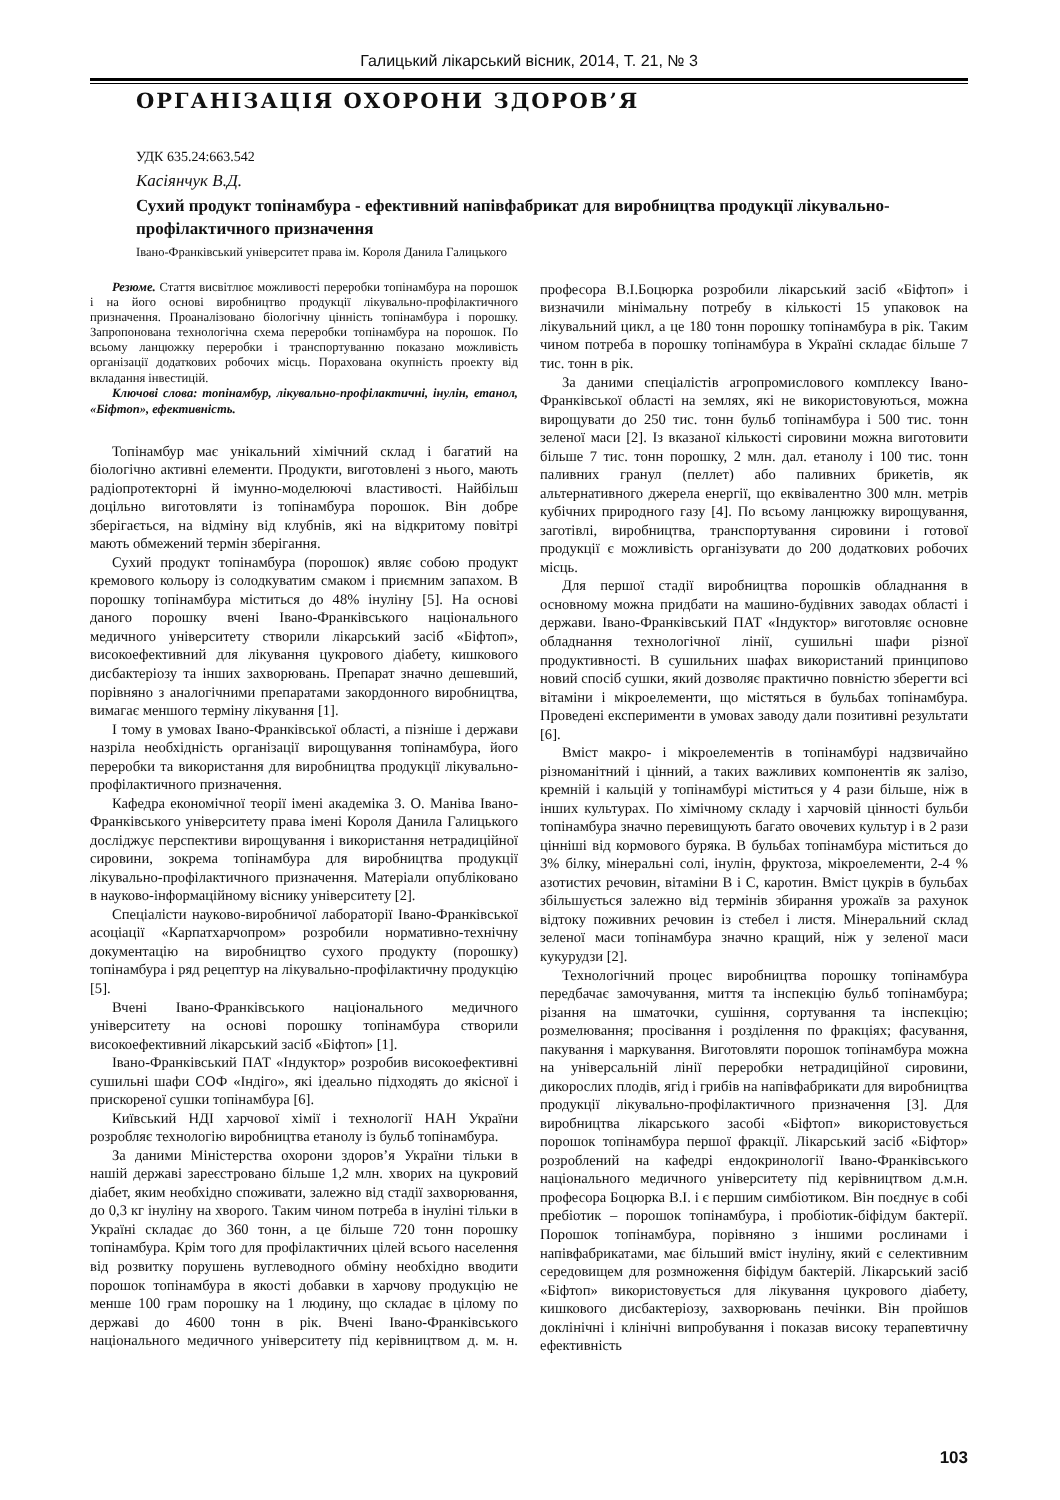Галицький лікарський вісник, 2014, Т. 21, № 3
ОРГАНІЗАЦІЯ ОХОРОНИ ЗДОРОВ’Я
УДК 635.24:663.542
Касіянчук В.Д.
Сухий продукт топінамбура - ефективний напівфабрикат для виробництва продукції лікувально-профілактичного призначення
Івано-Франківський університет права ім. Короля Данила Галицького
Резюме. Стаття висвітлює можливості переробки топінамбура на порошок і на його основі виробництво продукції лікувально-профілактичного призначення. Проаналізовано біологічну цінність топінамбура і порошку. Запропонована технологічна схема переробки топінамбура на порошок. По всьому ланцюжку переробки і транспортуванню показано можливість організації додаткових робочих місць. Порахована окупність проекту від вкладання інвестицій.
Ключові слова: топінамбур, лікувально-профілактичні, інулін, етанол, «Біфтоп», ефективність.
Топінамбур має унікальний хімічний склад і багатий на біологічно активні елементи. Продукти, виготовлені з нього, мають радіопротекторні й імунно-моделюючі властивості. Найбільш доцільно виготовляти із топінамбура порошок. Він добре зберігається, на відміну від клубнів, які на відкритому повітрі мають обмежений термін зберігання.
Сухий продукт топінамбура (порошок) являє собою продукт кремового кольору із солодкуватим смаком і приємним запахом. В порошку топінамбура міститься до 48% інуліну [5]. На основі даного порошку вчені Івано-Франківського національного медичного університету створили лікарський засіб «Біфтоп», високоефективний для лікування цукрового діабету, кишкового дисбактеріозу та інших захворювань. Препарат значно дешевший, порівняно з аналогічними препаратами закордонного виробництва, вимагає меншого терміну лікування [1].
І тому в умовах Івано-Франківської області, а пізніше і держави назріла необхідність організації вирощування топінамбура, його переробки та використання для виробництва продукції лікувально-профілактичного призначення.
Кафедра економічної теорії імені академіка З. О. Маніва Івано-Франківського університету права імені Короля Данила Галицького досліджує перспективи вирощування і використання нетрадиційної сировини, зокрема топінамбура для виробництва продукції лікувально-профілактичного призначення. Матеріали опубліковано в науково-інформаційному віснику університету [2].
Спеціалісти науково-виробничої лабораторії Івано-Франківської асоціації «Карпатхарчопром» розробили нормативно-технічну документацію на виробництво сухого продукту (порошку) топінамбура і ряд рецептур на лікувально-профілактичну продукцію [5].
Вчені Івано-Франківського національного медичного університету на основі порошку топінамбура створили високоефективний лікарський засіб «Біфтоп» [1].
Івано-Франківський ПАТ «Індуктор» розробив високоефективні сушильні шафи СОФ «Індіго», які ідеально підходять до якісної і прискореної сушки топінамбура [6].
Київський НДІ харчової хімії і технології НАН України розробляє технологію виробництва етанолу із бульб топінамбура.
За даними Міністерства охорони здоров’я України тільки в нашій державі зареєстровано більше 1,2 млн. хворих на цукровий діабет, яким необхідно споживати, залежно від стадії захворювання, до 0,3 кг інуліну на хворого. Таким чином потреба в інуліні тільки в Україні складає до 360 тонн, а це більше 720 тонн порошку топінамбура. Крім того для профілактичних цілей всього населення від розвитку порушень вуглеводного обміну необхідно вводити порошок топінамбура в якості добавки в харчову продукцію не менше 100 грам порошку на 1 людину, що складає в цілому по державі до 4600 тонн в рік. Вчені Івано-Франківського національного медичного університету під керівництвом д. м. н. професора В.І.Боцюрка розробили лікарський засіб «Біфтоп» і визначили мінімальну потребу в кількості 15 упаковок на лікувальний цикл, а це 180 тонн порошку топінамбура в рік. Таким чином потреба в порошку топінамбура в Україні складає більше 7 тис. тонн в рік.
За даними спеціалістів агропромислового комплексу Івано-Франківської області на землях, які не використовуються, можна вирощувати до 250 тис. тонн бульб топінамбура і 500 тис. тонн зеленої маси [2]. Із вказаної кількості сировини можна виготовити більше 7 тис. тонн порошку, 2 млн. дал. етанолу і 100 тис. тонн паливних гранул (пеллет) або паливних брикетів, як альтернативного джерела енергії, що еквівалентно 300 млн. метрів кубічних природного газу [4]. По всьому ланцюжку вирощування, заготівлі, виробництва, транспортування сировини і готової продукції є можливість організувати до 200 додаткових робочих місць.
Для першої стадії виробництва порошків обладнання в основному можна придбати на машино-будівних заводах області і держави. Івано-Франківський ПАТ «Індуктор» виготовляє основне обладнання технологічної лінії, сушильні шафи різної продуктивності. В сушильних шафах використаний принципово новий спосіб сушки, який дозволяє практично повністю зберегти всі вітаміни і мікроелементи, що містяться в бульбах топінамбура. Проведені експерименти в умовах заводу дали позитивні результати [6].
Вміст макро- і мікроелементів в топінамбурі надзвичайно різноманітний і цінний, а таких важливих компонентів як залізо, кремній і кальцій у топінамбурі міститься у 4 рази більше, ніж в інших культурах. По хімічному складу і харчовій цінності бульби топінамбура значно перевищують багато овочевих культур і в 2 рази цінніші від кормового буряка. В бульбах топінамбура міститься до 3% білку, мінеральні солі, інулін, фруктоза, мікроелементи, 2-4 % азотистих речовин, вітаміни В і С, каротин. Вміст цукрів в бульбах збільшується залежно від термінів збирання урожаїв за рахунок відтоку поживних речовин із стебел і листя. Мінеральний склад зеленої маси топінамбура значно кращий, ніж у зеленої маси кукурудзи [2].
Технологічний процес виробництва порошку топінамбура передбачає замочування, миття та інспекцію бульб топінамбура; різання на шматочки, сушіння, сортування та інспекцію; розмелювання; просівання і розділення по фракціях; фасування, пакування і маркування. Виготовляти порошок топінамбура можна на універсальній лінії переробки нетрадиційної сировини, дикорослих плодів, ягід і грибів на напівфабрикати для виробництва продукції лікувально-профілактичного призначення [3]. Для виробництва лікарського засобі «Біфтоп» використовується порошок топінамбура першої фракції. Лікарський засіб «Біфтор» розроблений на кафедрі ендокринології Івано-Франківського національного медичного університету під керівництвом д.м.н. професора Боцюрка В.І. і є першим симбіотиком. Він поєднує в собі пребіотик – порошок топінамбура, і пробіотик-біфідум бактерії. Порошок топінамбура, порівняно з іншими рослинами і напівфабрикатами, має більший вміст інуліну, який є селективним середовищем для розмноження біфідум бактерій. Лікарський засіб «Біфтоп» використовується для лікування цукрового діабету, кишкового дисбактеріозу, захворювань печінки. Він пройшов доклінічні і клінічні випробування і показав високу терапевтичну ефективність
103